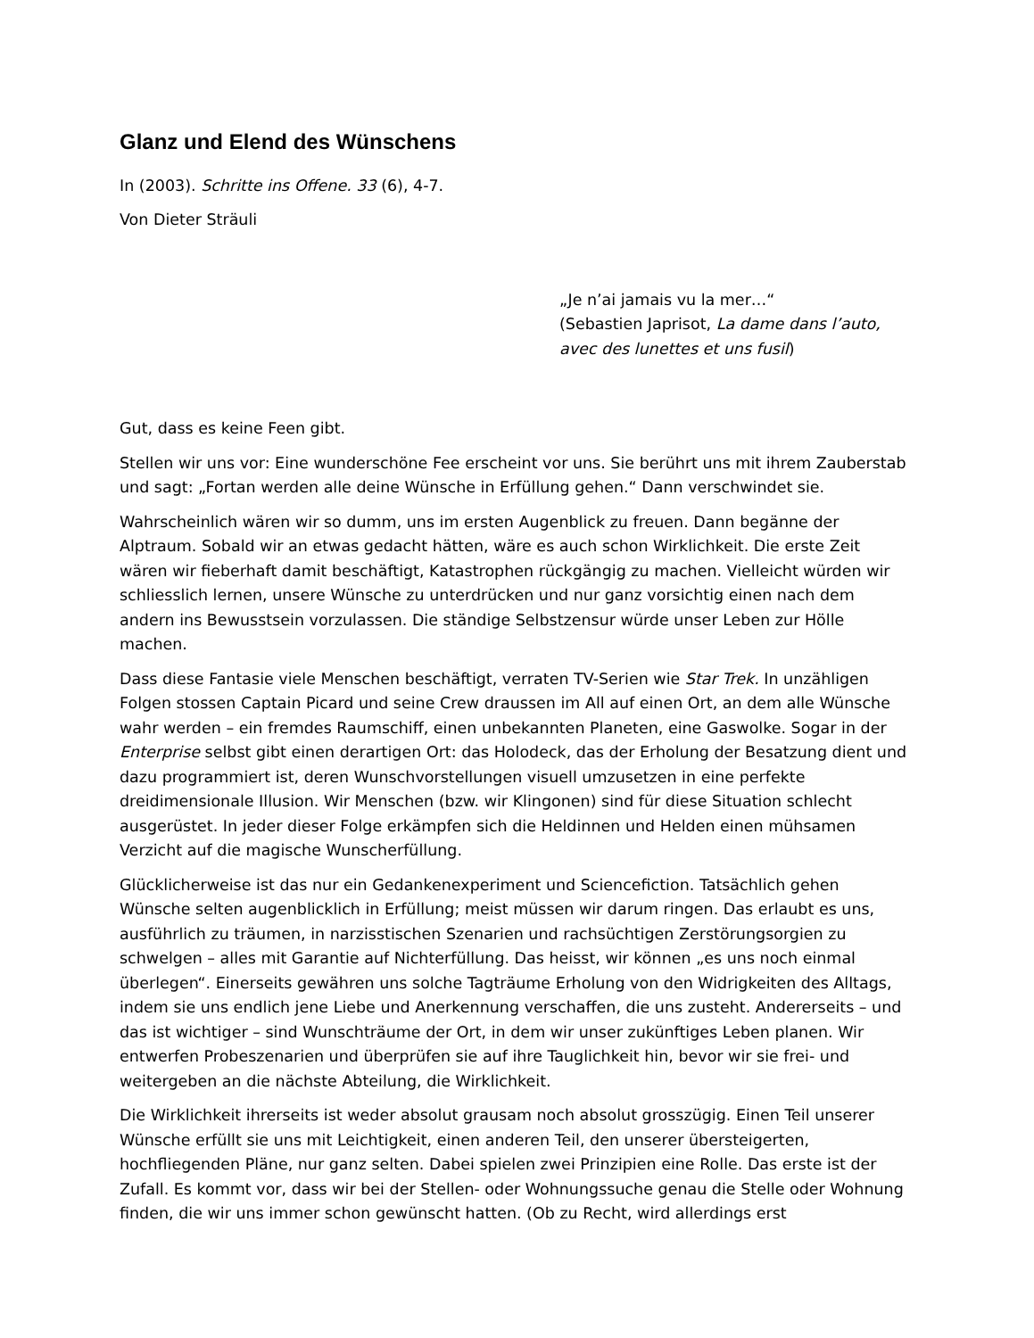Glanz und Elend des Wünschens
In (2003). Schritte ins Offene. 33 (6), 4-7.
Von Dieter Sträuli
„Je n’ai jamais vu la mer…“
(Sebastien Japrisot, La dame dans l’auto, avec des lunettes et uns fusil)
Gut, dass es keine Feen gibt.
Stellen wir uns vor: Eine wunderschöne Fee erscheint vor uns. Sie berührt uns mit ihrem Zauberstab und sagt: „Fortan werden alle deine Wünsche in Erfüllung gehen.“ Dann verschwindet sie.
Wahrscheinlich wären wir so dumm, uns im ersten Augenblick zu freuen. Dann begänne der Alptraum. Sobald wir an etwas gedacht hätten, wäre es auch schon Wirklichkeit. Die erste Zeit wären wir fieberhaft damit beschäftigt, Katastrophen rückgängig zu machen. Vielleicht würden wir schliesslich lernen, unsere Wünsche zu unterdrücken und nur ganz vorsichtig einen nach dem andern ins Bewusstsein vorzulassen. Die ständige Selbstzensur würde unser Leben zur Hölle machen.
Dass diese Fantasie viele Menschen beschäftigt, verraten TV-Serien wie Star Trek. In unzähligen Folgen stossen Captain Picard und seine Crew draussen im All auf einen Ort, an dem alle Wünsche wahr werden – ein fremdes Raumschiff, einen unbekannten Planeten, eine Gaswolke. Sogar in der Enterprise selbst gibt einen derartigen Ort: das Holodeck, das der Erholung der Besatzung dient und dazu programmiert ist, deren Wunschvorstellungen visuell umzusetzen in eine perfekte dreidimensionale Illusion. Wir Menschen (bzw. wir Klingonen) sind für diese Situation schlecht ausgerüstet. In jeder dieser Folge erkämpfen sich die Heldinnen und Helden einen mühsamen Verzicht auf die magische Wunscherfüllung.
Glücklicherweise ist das nur ein Gedankenexperiment und Sciencefiction. Tatsächlich gehen Wünsche selten augenblicklich in Erfüllung; meist müssen wir darum ringen. Das erlaubt es uns, ausführlich zu träumen, in narzisstischen Szenarien und rachsüchtigen Zerstörungsorgien zu schwelgen – alles mit Garantie auf Nichterfüllung. Das heisst, wir können „es uns noch einmal überlegen“. Einerseits gewähren uns solche Tagträume Erholung von den Widrigkeiten des Alltags, indem sie uns endlich jene Liebe und Anerkennung verschaffen, die uns zusteht. Andererseits – und das ist wichtiger – sind Wunschträume der Ort, in dem wir unser zukünftiges Leben planen. Wir entwerfen Probeszenarien und überprüfen sie auf ihre Tauglichkeit hin, bevor wir sie frei- und weitergeben an die nächste Abteilung, die Wirklichkeit.
Die Wirklichkeit ihrerseits ist weder absolut grausam noch absolut grosszügig. Einen Teil unserer Wünsche erfüllt sie uns mit Leichtigkeit, einen anderen Teil, den unserer übersteigerten, hochfliegenden Pläne, nur ganz selten. Dabei spielen zwei Prinzipien eine Rolle. Das erste ist der Zufall. Es kommt vor, dass wir bei der Stellen- oder Wohnungssuche genau die Stelle oder Wohnung finden, die wir uns immer schon gewünscht hatten. (Ob zu Recht, wird allerdings erst